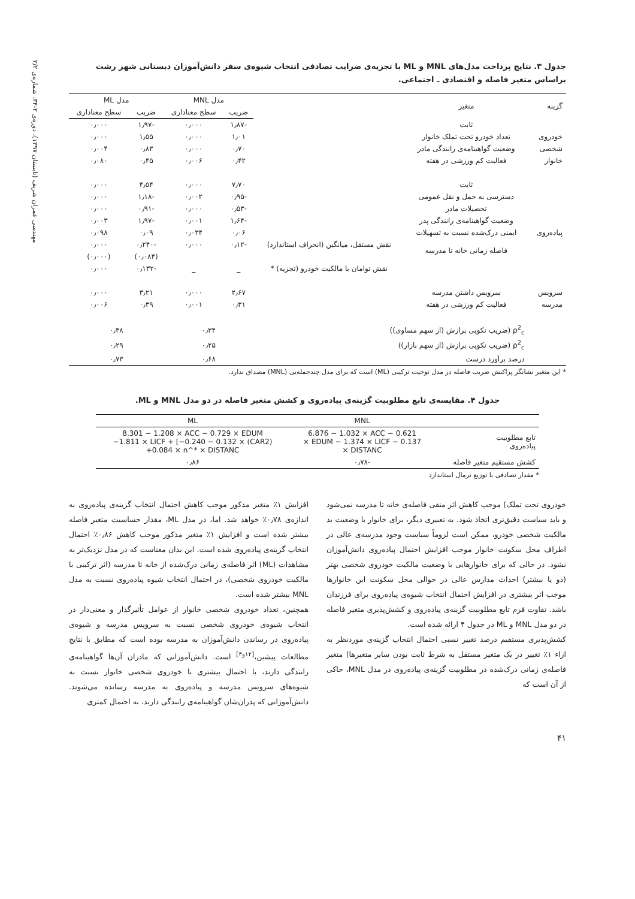مهندسی عمران شریف (تابستان ۱۳۹۷)، دوره‌ی ۲-۳۴، شماره‌ی ۲/۲
جدول ۳. نتایج پرداخت مدل‌های MNL و ML با تجزیه‌ی ضرایب تصادفی انتخاب شیوه‌ی سفر دانش‌آموزان دبستانی شهر رشت براساس متغیر فاصله و اقتصادی ـ اجتماعی.
| گزینه | متغیر | | مدل MNL | | مدل ML | |
| --- | --- | --- | --- | --- | --- | --- |
| | | | ضریب | سطح معناداری | ضریب | سطح معناداری |
| | ثابت | | -۱٫۸۷ | ۰٫۰۰۰ | -۱٫۹۷ | ۰٫۰۰۰ |
| خودروی | تعداد خودرو تحت تملک خانوار | | ۱٫۰۱ | ۰٫۰۰۰ | ۱٫۵۵ | ۰٫۰۰۰ |
| شخصی | وضعیت گواهینامه‌ی رانندگی مادر | | ۰٫۷۰ | ۰٫۰۰۰ | ۰٫۸۳ | ۰٫۰۰۴ |
| خانوار | فعالیت کم ورزشی در هفته | | ۰٫۴۲ | ۰٫۰۰۶ | ۰٫۴۵ | ۰٫۰۸۰ |
| | ثابت | | ۷٫۷۰ | ۰٫۰۰۰ | ۴٫۵۴ | ۰٫۰۰۰ |
| | دسترسی به حمل و نقل عمومی | | -۰٫۹۵ | ۰٫۰۰۲ | -۱٫۱۸ | ۰٫۰۰۰ |
| | تحصیلات مادر | | -۰٫۵۳ | ۰٫۰۰۰ | -۰٫۹۱ | ۰٫۰۰۰ |
| | وضعیت گواهینامه‌ی رانندگی پدر | | -۱٫۶۴ | ۰٫۰۰۱ | -۱٫۹۷ | ۰٫۰۰۳ |
| پیاده‌روی | ایمنی درک‌شده نسبت به تسهیلات | | ۰٫۰۶ | ۰٫۰۳۴ | ۰٫۰۹ | ۰٫۰۹۸ |
| | فاصله زمانی خانه تا مدرسه | نقش مستقل، میانگین (انحراف استاندارد) | -۰٫۱۲ | ۰٫۰۰۰ | -۰٫۲۴۰ | ۰٫۰۰۰ |
| | | | | | (۰٫۰۸۴) | (۰٫۰۰۰) |
| | | نقش توامان با مالکیت خودرو (تجزیه) * | _ | _ | -۰٫۱۳۲ | ۰٫۰۰۰ |
| سرویس | سرویس داشتن مدرسه | | ۲٫۶۷ | ۰٫۰۰۰ | ۳٫۲۱ | ۰٫۰۰۰ |
| مدرسه | فعالیت کم ورزشی در هفته | | ۰٫۳۱ | ۰٫۰۰۱ | ۰٫۳۹ | ۰٫۰۰۶ |
| | ρ<sup>2</sup><sub>c</sub> (ضریب نکویی برازش (از سهم مساوی)) | | ۰٫۳۴ | | ۰٫۳۸ | |
| | ρ<sup>2</sup><sub>c</sub> (ضریب نکویی برازش (از سهم بازار)) | | ۰٫۲۵ | | ۰٫۲۹ | |
| | درصد برآورد درست | | ۰٫۶۸ | | ۰٫۷۳ | |
* این متغیر نشانگر پراکنش ضریب فاصله در مدل توجیت ترکیبی (ML) است که برای مدل چندجمله‌یی (MNL) مصداق ندارد.
جدول ۴. مقایسه‌ی تابع مطلوبیت گزینه‌ی پیاده‌روی و کشش متغیر فاصله در دو مدل MNL و ML.
| | MNL | ML |
| --- | --- | --- |
| تابع مطلوبیت پیاده‌روی | 6.876 − 1.032 × ACC − 0.621 × EDUM − 1.374 × LICF − 0.137 × DISTANC | 8.301 − 1.208 × ACC − 0.729 × EDUM −1.811 × LICF + [−0.240 − 0.132 × (CAR2) +0.084 × n^* × DISTANC |
| کشش مستقیم متغیر فاصله | -۰٫۷۸ | ۰٫۸۶ |
* مقدار تصادفی با توزیع نرمال استاندارد
خودروی تحت تملک) موجب کاهش اثر منفی فاصله‌ی خانه تا مدرسه نمی‌شود و باید سیاست دقیق‌تری اتخاذ شود. به تعبیری دیگر، برای خانوار با وضعیت بد مالکیت شخصی خودرو، ممکن است لزوماً سیاست وجود مدرسه‌ی عالی در اطراف محل سکونت خانوار موجب افزایش احتمال پیاده‌روی دانش‌آموزان نشود. در حالی که برای خانوارهایی با وضعیت مالکیت خودروی شخصی بهتر (دو یا بیشتر) احداث مدارس عالی در حوالی محل سکونت این خانوارها موجب اثر بیشتری در افزایش احتمال انتخاب شیوه‌ی پیاده‌روی برای فرزندان باشد. تفاوت فرم تابع مطلوبیت گزینه‌ی پیاده‌روی و کشش‌پذیری متغیر فاصله در دو مدل MNL و ML در جدول ۴ ارائه شده است.
کشش‌پذیری مستقیم درصد تغییر نسبی احتمال انتخاب گزینه‌ی موردنظر به ازاء ۱٪ تغییر در یک متغیر مستقل به شرط ثابت بودن سایر متغیرها) متغیر فاصله‌ی زمانی درک‌شده در مطلوبیت گزینه‌ی پیاده‌روی در مدل MNL، حاکی از آن است که
افزایش ۱٪ متغیر مذکور موجب کاهش احتمال انتخاب گزینه‌ی پیاده‌روی به اندازه‌ی ۰٫۷۸٪ خواهد شد. اما، در مدل ML، مقدار حساسیت متغیر فاصله بیشتر شده است و افزایش ۱٪ متغیر مذکور موجب کاهش ۰٫۸۶٪ احتمال انتخاب گزینه‌ی پیاده‌روی شده است. این بدان معناست که در مدل نزدیک‌تر به مشاهدات (ML) اثر فاصله‌ی زمانی درک‌شده از خانه تا مدرسه (اثر ترکیبی با مالکیت خودروی شخصی)، در احتمال انتخاب شیوه پیاده‌روی نسبت به مدل MNL بیشتر شده است.
همچنین، تعداد خودروی شخصی خانوار از عوامل تأثیرگذار و معنی‌دار در انتخاب شیوه‌ی خودروی شخصی نسبت به سرویس مدرسه و شیوه‌ی پیاده‌روی در رساندن دانش‌آموزان به مدرسه بوده است که مطابق با نتایج مطالعات پیشین،<sup>[۱۲و۴]</sup> است. دانش‌آموزانی که مادران آن‌ها گواهینامه‌ی رانندگی دارند، با احتمال بیشتری با خودروی شخصی خانوار نسبت به شیوه‌های سرویس مدرسه و پیاده‌روی به مدرسه رسانده می‌شوند. دانش‌آموزانی که پدران‌شان گواهینامه‌ی رانندگی دارند، به احتمال کمتری
۴۱